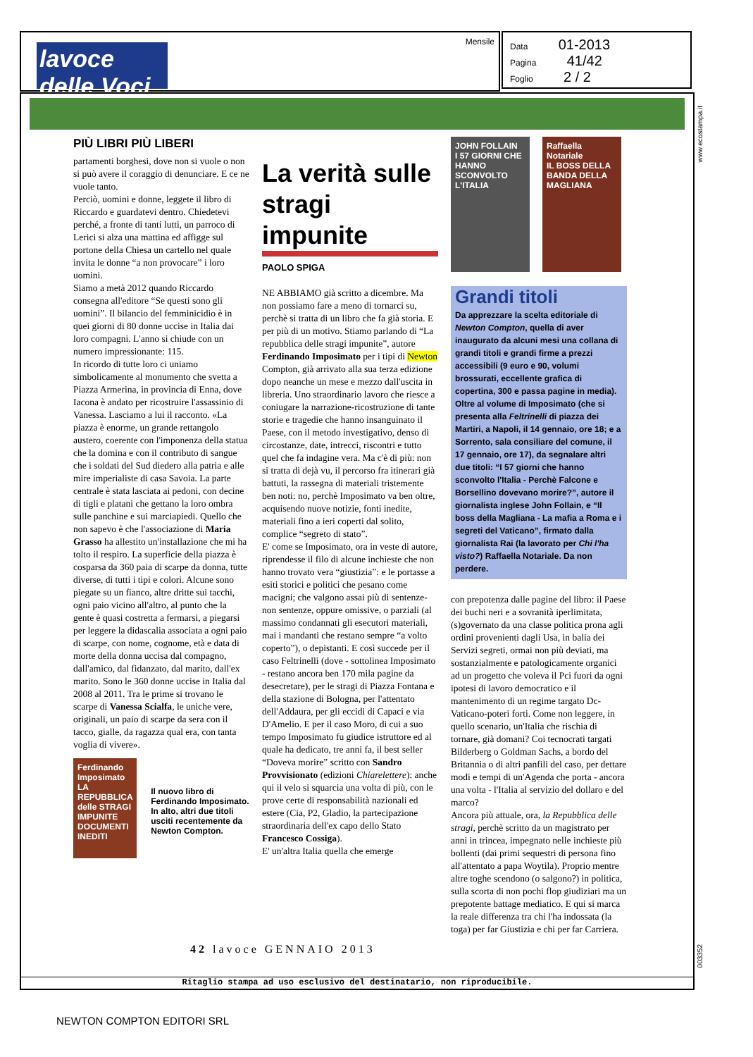lavoce delle Voci
Mensile
Data 01-2013
Pagina 41/42
Foglio 2 / 2
PIÙ LIBRI PIÙ LIBERI
partamenti borghesi, dove non si vuole o non si può avere il coraggio di denunciare. E ce ne vuole tanto.
Perciò, uomini e donne, leggete il libro di Riccardo e guardatevi dentro. Chiedetevi perché, a fronte di tanti lutti, un parroco di Lerici si alza una mattina ed affigge sul portone della Chiesa un cartello nel quale invita le donne “a non provocare” i loro uomini.
Siamo a metà 2012 quando Riccardo consegna all'editore “Se questi sono gli uomini”. Il bilancio del femminicidio è in quei giorni di 80 donne uccise in Italia dai loro compagni. L'anno si chiude con un numero impressionante: 115.
In ricordo di tutte loro ci uniamo simbolicamente al monumento che svetta a Piazza Armerina, in provincia di Enna, dove Iacona è andato per ricostruire l'assassinio di Vanessa. Lasciamo a lui il racconto. «La piazza è enorme, un grande rettangolo austero, coerente con l'imponenza della statua che la domina e con il contributo di sangue che i soldati del Sud diedero alla patria e alle mire imperialiste di casa Savoia. La parte centrale è stata lasciata ai pedoni, con decine di tigli e platani che gettano la loro ombra sulle panchine e sui marciapiedi. Quello che non sapevo è che l'associazione di Maria Grasso ha allestito un'installazione che mi ha tolto il respiro. La superficie della piazza è cosparsa da 360 paia di scarpe da donna, tutte diverse, di tutti i tipi e colori. Alcune sono piegate su un fianco, altre dritte sui tacchi, ogni paio vicino all'altro, al punto che la gente è quasi costretta a fermarsi, a piegarsi per leggere la didascalia associata a ogni paio di scarpe, con nome, cognome, età e data di morte della donna uccisa dal compagno, dall'amico, dal fidanzato, dal marito, dall'ex marito. Sono le 360 donne uccise in Italia dal 2008 al 2011. Tra le prime si trovano le scarpe di Vanessa Scialfa, le uniche vere, originali, un paio di scarpe da sera con il tacco, gialle, da ragazza qual era, con tanta voglia di vivere».
Ferdinando Imposimato
LA REPUBBLICA delle STRAGI IMPUNITE
DOCUMENTI INEDITI
Il nuovo libro di Ferdinando Imposimato. In alto, altri due titoli usciti recentemente da Newton Compton.
La verità sulle stragi impunite
PAOLO SPIGA
NE ABBIAMO già scritto a dicembre. Ma non possiamo fare a meno di tornarci su, perchè si tratta di un libro che fa già storia. E per più di un motivo. Stiamo parlando di “La repubblica delle stragi impunite”, autore Ferdinando Imposimato per i tipi di Newton Compton, già arrivato alla sua terza edizione dopo neanche un mese e mezzo dall'uscita in libreria. Uno straordinario lavoro che riesce a coniugare la narrazione-ricostruzione di tante storie e tragedie che hanno insanguinato il Paese, con il metodo investigativo, denso di circostanze, date, intrecci, riscontri e tutto quel che fa indagine vera. Ma c'è di più: non si tratta di dejà vu, il percorso fra itinerari già battuti, la rassegna di materiali tristemente ben noti: no, perchè Imposimato va ben oltre, acquisendo nuove notizie, fonti inedite, materiali fino a ieri coperti dal solito, complice “segreto di stato”.
E' come se Imposimato, ora in veste di autore, riprendesse il filo di alcune inchieste che non hanno trovato vera “giustizia”: e le portasse a esiti storici e politici che pesano come macigni; che valgono assai più di sentenze-non sentenze, oppure omissive, o parziali (al massimo condannati gli esecutori materiali, mai i mandanti che restano sempre “a volto coperto”), o depistanti. E così succede per il caso Feltrinelli (dove - sottolinea Imposimato - restano ancora ben 170 mila pagine da desecretare), per le stragi di Piazza Fontana e della stazione di Bologna, per l'attentato dell'Addaura, per gli eccidi di Capaci e via D'Amelio. E per il caso Moro, di cui a suo tempo Imposimato fu giudice istruttore ed al quale ha dedicato, tre anni fa, il best seller “Doveva morire” scritto con Sandro Provvisionato (edizioni Chiarelettere): anche qui il velo si squarcia una volta di più, con le prove certe di responsabilità nazionali ed estere (Cia, P2, Gladio, la partecipazione straordinaria dell'ex capo dello Stato Francesco Cossiga).
E' un'altra Italia quella che emerge
JOHN FOLLAIN
I 57 GIORNI CHE HANNO SCONVOLTO L'ITALIA
Raffaella Notariale
IL BOSS DELLA BANDA DELLA MAGLIANA
Grandi titoli
Da apprezzare la scelta editoriale di Newton Compton, quella di aver inaugurato da alcuni mesi una collana di grandi titoli e grandi firme a prezzi accessibili (9 euro e 90, volumi brossurati, eccellente grafica di copertina, 300 e passa pagine in media). Oltre al volume di Imposimato (che si presenta alla Feltrinelli di piazza dei Martiri, a Napoli, il 14 gennaio, ore 18; e a Sorrento, sala consiliare del comune, il 17 gennaio, ore 17), da segnalare altri due titoli: “I 57 giorni che hanno sconvolto l'Italia - Perchè Falcone e Borsellino dovevano morire?”, autore il giornalista inglese John Follain, e “Il boss della Magliana - La mafia a Roma e i segreti del Vaticano”, firmato dalla giornalista Rai (la lavorato per Chi l'ha visto?) Raffaella Notariale. Da non perdere.
con prepotenza dalle pagine del libro: il Paese dei buchi neri e a sovranità iperlimitata, (s)governato da una classe politica prona agli ordini provenienti dagli Usa, in balia dei Servizi segreti, ormai non più deviati, ma sostanzialmente e patologicamente organici ad un progetto che voleva il Pci fuori da ogni ipotesi di lavoro democratico e il mantenimento di un regime targato Dc-Vaticano-poteri forti. Come non leggere, in quello scenario, un'Italia che rischia di tornare, già domani? Coi tecnocrati targati Bilderberg o Goldman Sachs, a bordo del Britannia o di altri panfili del caso, per dettare modi e tempi di un'Agenda che porta - ancora una volta - l'Italia al servizio del dollaro e del marco?
Ancora più attuale, ora, la Repubblica delle stragi, perchè scritto da un magistrato per anni in trincea, impegnato nelle inchieste più bollenti (dai primi sequestri di persona fino all'attentato a papa Woytila). Proprio mentre altre toghe scendono (o salgono?) in politica, sulla scorta di non pochi flop giudiziari ma un prepotente battage mediatico. E qui si marca la reale differenza tra chi l'ha indossata (la toga) per far Giustizia e chi per far Carriera.
42 lavoce GENNAIO 2013
Ritaglio stampa ad uso esclusivo del destinatario, non riproducibile.
www.ecostampa.it
003352
NEWTON COMPTON EDITORI SRL